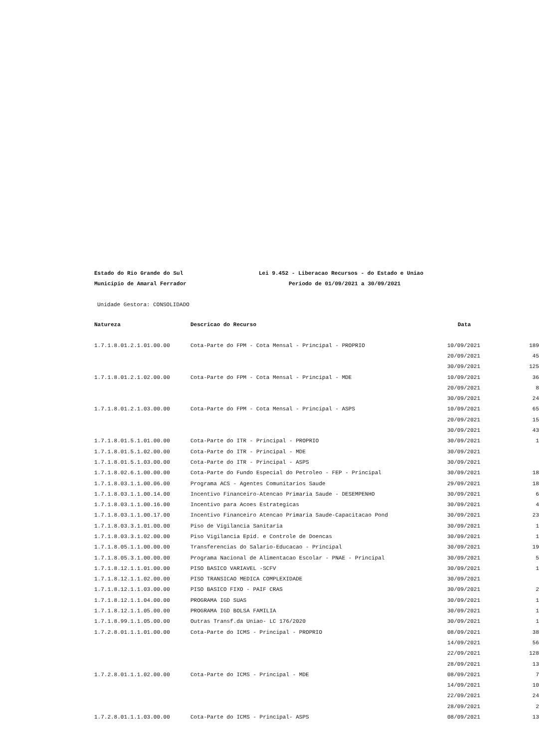Estado do Rio Grande do Sul Lei 9.452 - Liberacao Recursos - do Estado e Uniao
Municipio de Amaral Ferrador Periodo de 01/09/2021 a 30/09/2021
Unidade Gestora: CONSOLIDADO
| Natureza | Descricao do Recurso | Data | |
| --- | --- | --- | --- |
| 1.7.1.8.01.2.1.01.00.00 | Cota-Parte do FPM - Cota Mensal - Principal - PROPRIO | 10/09/2021 | 189 |
| | | 20/09/2021 | 45 |
| | | 30/09/2021 | 125 |
| 1.7.1.8.01.2.1.02.00.00 | Cota-Parte do FPM - Cota Mensal - Principal - MDE | 10/09/2021 | 36 |
| | | 20/09/2021 | 8 |
| | | 30/09/2021 | 24 |
| 1.7.1.8.01.2.1.03.00.00 | Cota-Parte do FPM - Cota Mensal - Principal - ASPS | 10/09/2021 | 65 |
| | | 20/09/2021 | 15 |
| | | 30/09/2021 | 43 |
| 1.7.1.8.01.5.1.01.00.00 | Cota-Parte do ITR - Principal - PROPRIO | 30/09/2021 | 1 |
| 1.7.1.8.01.5.1.02.00.00 | Cota-Parte do ITR - Principal - MDE | 30/09/2021 | |
| 1.7.1.8.01.5.1.03.00.00 | Cota-Parte do ITR - Principal - ASPS | 30/09/2021 | |
| 1.7.1.8.02.6.1.00.00.00 | Cota-Parte do Fundo Especial do Petroleo - FEP - Principal | 30/09/2021 | 18 |
| 1.7.1.8.03.1.1.00.06.00 | Programa ACS - Agentes Comunitarios Saude | 29/09/2021 | 18 |
| 1.7.1.8.03.1.1.00.14.00 | Incentivo Financeiro-Atencao Primaria Saude - DESEMPENHO | 30/09/2021 | 6 |
| 1.7.1.8.03.1.1.00.16.00 | Incentivo para Acoes Estrategicas | 30/09/2021 | 4 |
| 1.7.1.8.03.1.1.00.17.00 | Incentivo Financeiro Atencao Primaria Saude-Capacitacao Pond | 30/09/2021 | 23 |
| 1.7.1.8.03.3.1.01.00.00 | Piso de Vigilancia Sanitaria | 30/09/2021 | 1 |
| 1.7.1.8.03.3.1.02.00.00 | Piso Vigilancia Epid. e Controle de Doencas | 30/09/2021 | 1 |
| 1.7.1.8.05.1.1.00.00.00 | Transferencias do Salario-Educacao - Principal | 30/09/2021 | 19 |
| 1.7.1.8.05.3.1.00.00.00 | Programa Nacional de Alimentacao Escolar - PNAE - Principal | 30/09/2021 | 5 |
| 1.7.1.8.12.1.1.01.00.00 | PISO BASICO VARIAVEL -SCFV | 30/09/2021 | 1 |
| 1.7.1.8.12.1.1.02.00.00 | PISO TRANSICAO MEDICA COMPLEXIDADE | 30/09/2021 | |
| 1.7.1.8.12.1.1.03.00.00 | PISO BASICO FIXO - PAIF CRAS | 30/09/2021 | 2 |
| 1.7.1.8.12.1.1.04.00.00 | PROGRAMA IGD SUAS | 30/09/2021 | 1 |
| 1.7.1.8.12.1.1.05.00.00 | PROGRAMA IGD BOLSA FAMILIA | 30/09/2021 | 1 |
| 1.7.1.8.99.1.1.05.00.00 | Outras Transf.da Uniao- LC 176/2020 | 30/09/2021 | 1 |
| 1.7.2.8.01.1.1.01.00.00 | Cota-Parte do ICMS - Principal - PROPRIO | 08/09/2021 | 38 |
| | | 14/09/2021 | 56 |
| | | 22/09/2021 | 128 |
| | | 28/09/2021 | 13 |
| 1.7.2.8.01.1.1.02.00.00 | Cota-Parte do ICMS - Principal - MDE | 08/09/2021 | 7 |
| | | 14/09/2021 | 10 |
| | | 22/09/2021 | 24 |
| | | 28/09/2021 | 2 |
| 1.7.2.8.01.1.1.03.00.00 | Cota-Parte do ICMS - Principal- ASPS | 08/09/2021 | 13 |